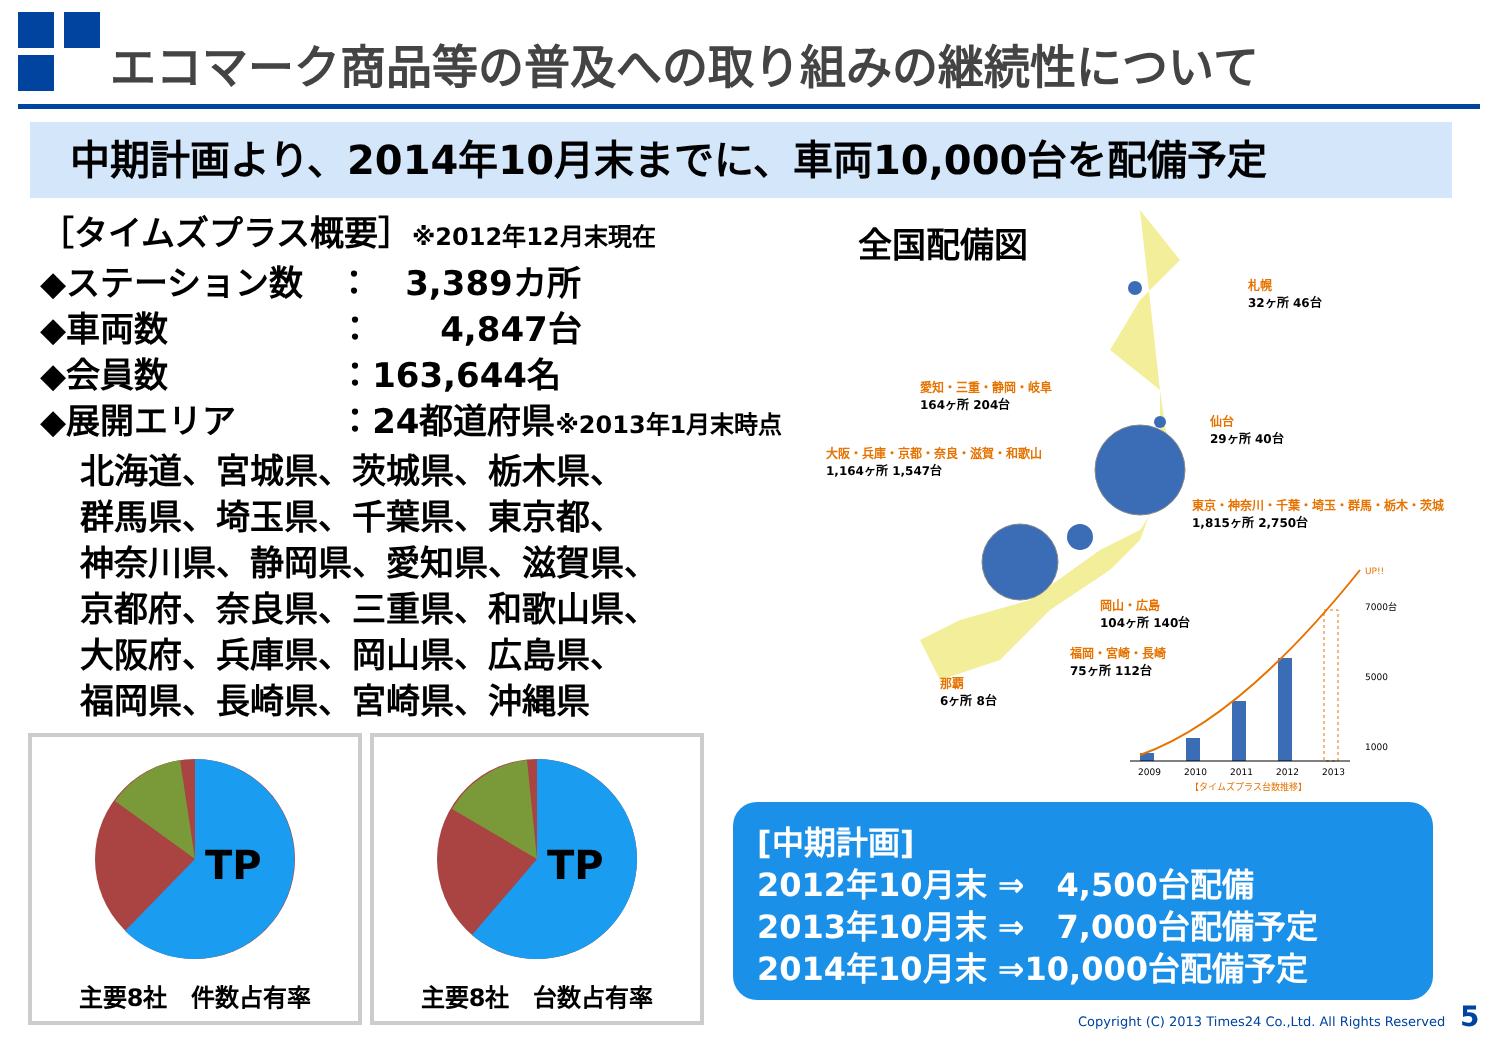エコマーク商品等の普及への取り組みの継続性について
中期計画より、2014年10月末までに、車両10,000台を配備予定
［タイムズプラス概要］※2012年12月末現在
◆ステーション数　：　3,389カ所
◆車両数　　　　　：　　4,847台
◆会員数　　　　　：163,644名
◆展開エリア　　　：24都道府県※2013年1月末時点
北海道、宮城県、茨城県、栃木県、
群馬県、埼玉県、千葉県、東京都、
神奈川県、静岡県、愛知県、滋賀県、
京都府、奈良県、三重県、和歌山県、
大阪府、兵庫県、岡山県、広島県、
福岡県、長崎県、宮崎県、沖縄県
TP
主要8社　件数占有率
TP
主要8社　台数占有率
全国配備図
札幌
32ヶ所 46台
愛知・三重・静岡・岐阜
164ヶ所 204台
仙台
29ヶ所 40台
大阪・兵庫・京都・奈良・滋賀・和歌山
1,164ヶ所 1,547台
東京・神奈川・千葉・埼玉・群馬・栃木・茨城
1,815ヶ所 2,750台
岡山・広島
104ヶ所 140台
福岡・宮崎・長崎
75ヶ所 112台
那覇
6ヶ所 8台
UP!!
7000台
5000
1000
2009
2010
2011
2012
2013
【タイムズプラス台数推移】
[中期計画]
2012年10月末 ⇒　4,500台配備
2013年10月末 ⇒　7,000台配備予定
2014年10月末 ⇒10,000台配備予定
Copyright (C) 2013 Times24 Co.,Ltd. All Rights Reserved
5